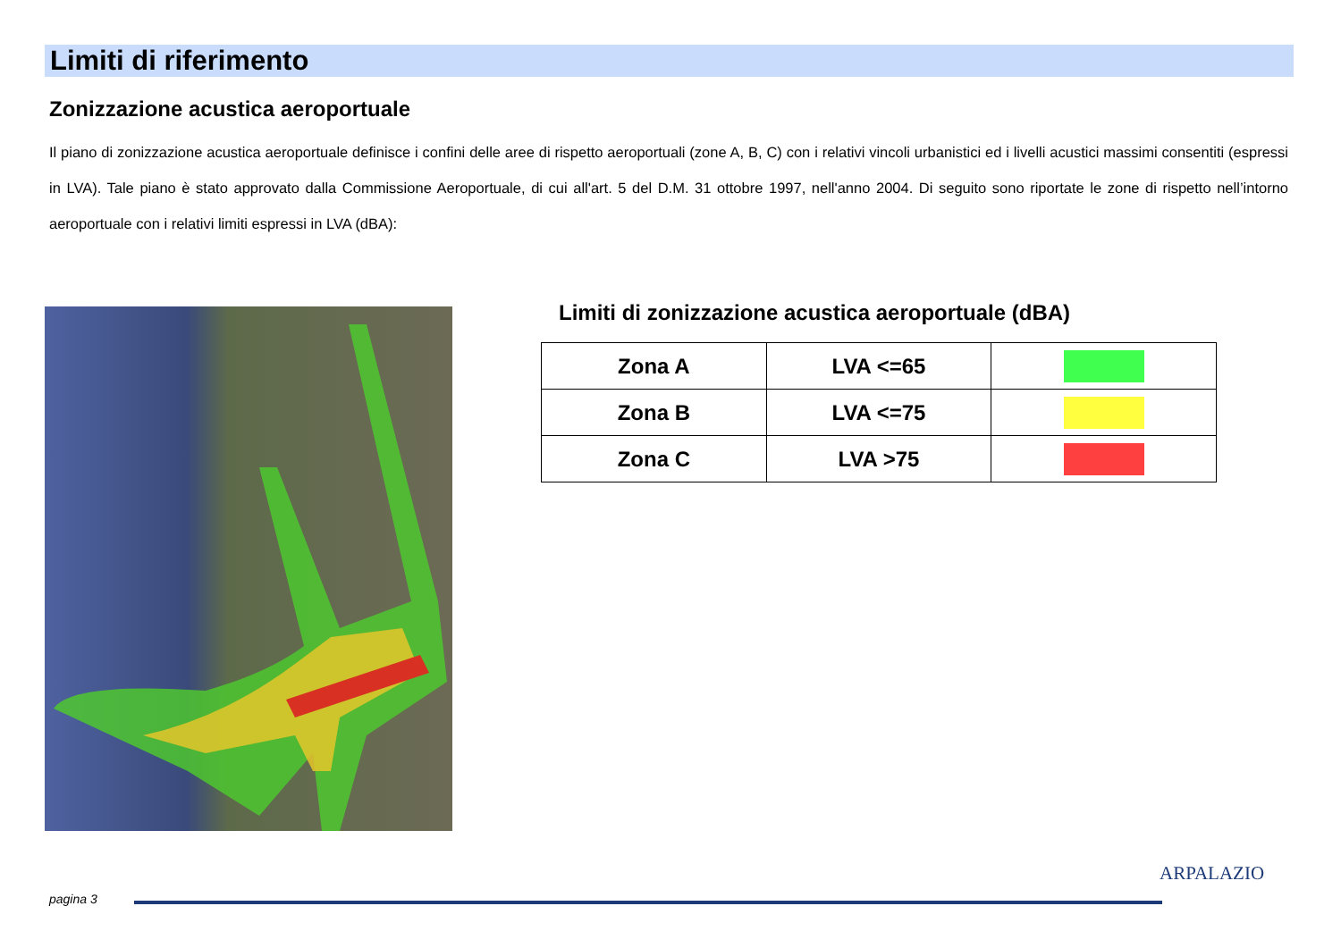Limiti di riferimento
Zonizzazione acustica aeroportuale
Il piano di zonizzazione acustica aeroportuale definisce i confini delle aree di rispetto aeroportuali (zone A, B, C) con i relativi vincoli urbanistici ed i livelli acustici massimi consentiti (espressi in LVA). Tale piano è stato approvato dalla Commissione Aeroportuale, di cui all'art. 5 del D.M. 31 ottobre 1997, nell'anno 2004. Di seguito sono riportate le zone di rispetto nell’intorno aeroportuale con i relativi limiti espressi in LVA (dBA):
Limiti di zonizzazione acustica aeroportuale (dBA)
| Zona A | LVA <=65 | |
| Zona B | LVA <=75 | |
| Zona C | LVA >75 | |
pagina 3
ARPALAZIO